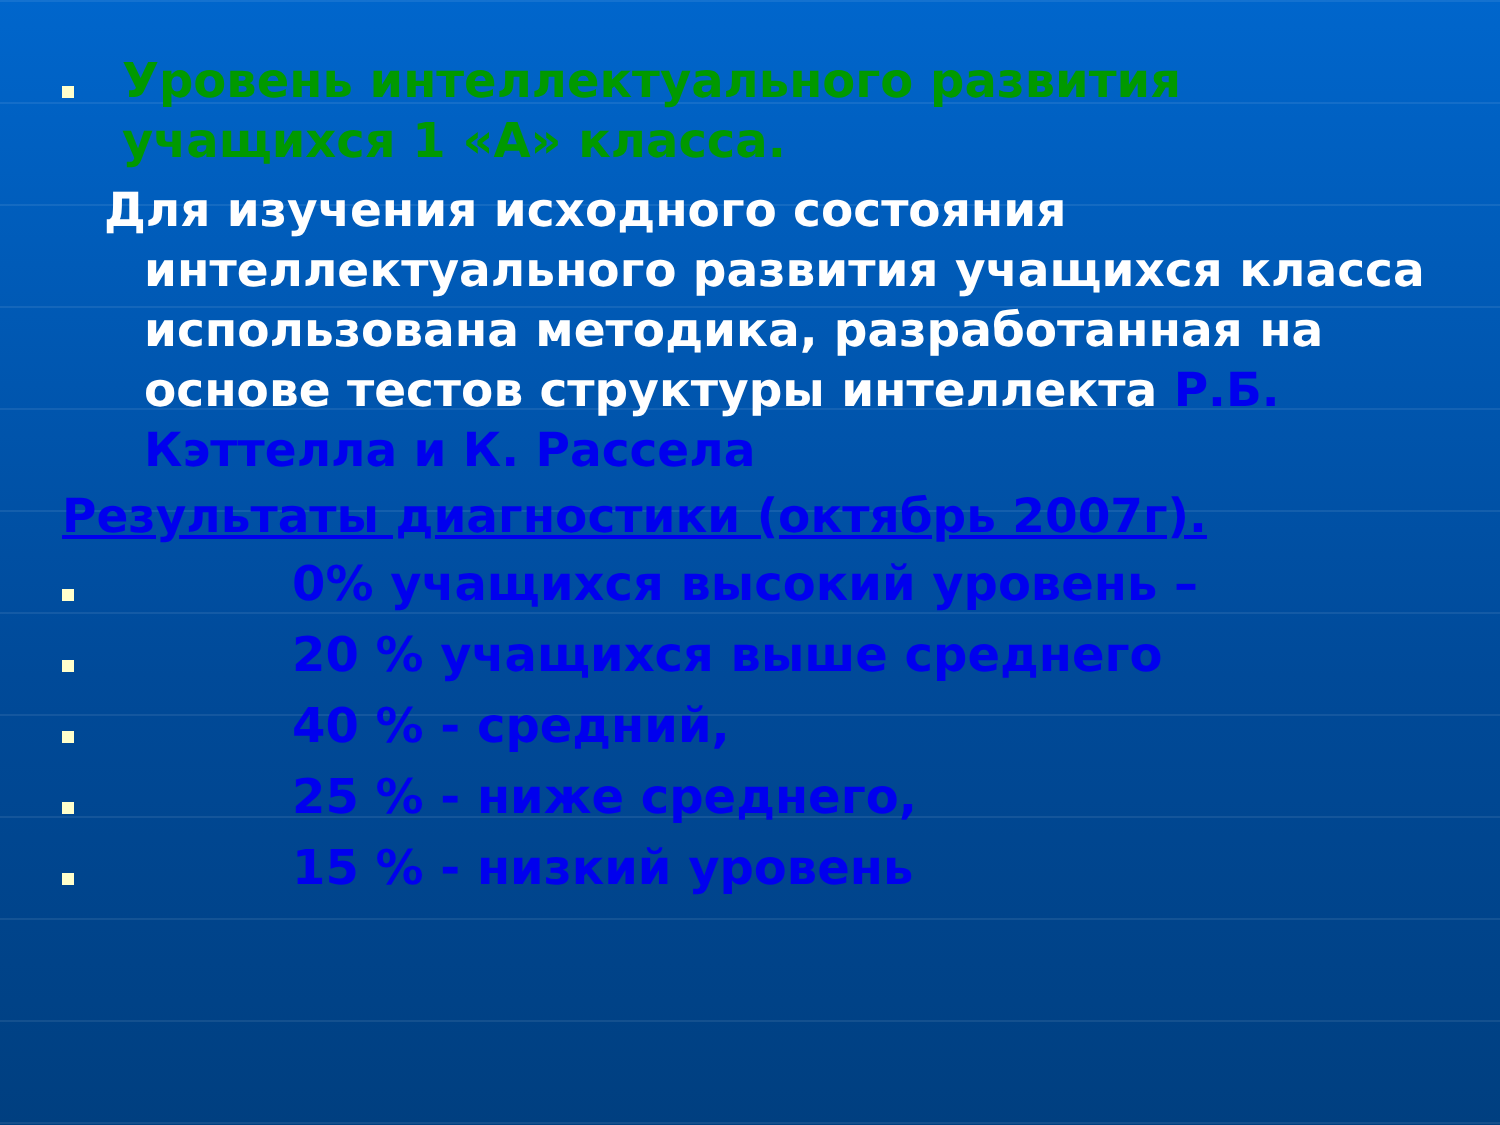Уровень интеллектуального развития учащихся 1 «А» класса.
Для изучения исходного состояния интеллектуального развития учащихся класса использована методика, разработанная на основе тестов структуры интеллекта Р.Б. Кэттелла и К. Рассела
Результаты диагностики (октябрь 2007г).
0% учащихся высокий уровень –
20 % учащихся выше среднего
40 % - средний,
25 % - ниже среднего,
15 % - низкий уровень